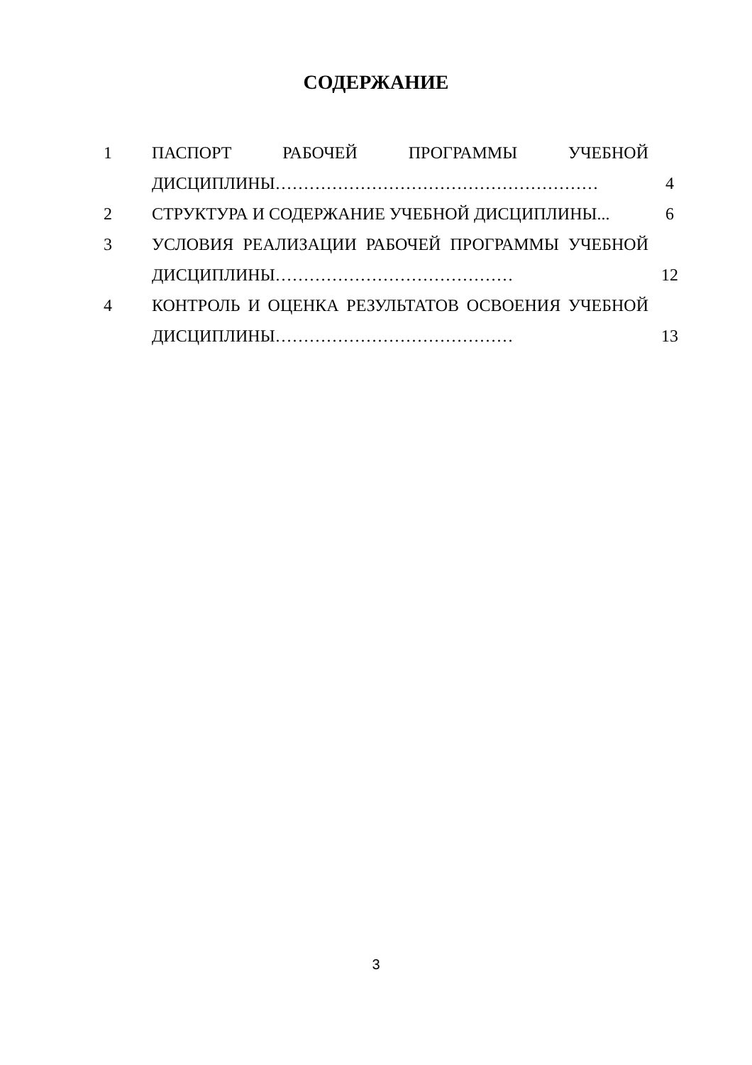СОДЕРЖАНИЕ
| 1 | ПАСПОРТ РАБОЧЕЙ ПРОГРАММЫ УЧЕБНОЙ ДИСЦИПЛИНЫ………………………………………………… | 4 |
| 2 | СТРУКТУРА И СОДЕРЖАНИЕ УЧЕБНОЙ ДИСЦИПЛИНЫ... | 6 |
| 3 | УСЛОВИЯ РЕАЛИЗАЦИИ РАБОЧЕЙ ПРОГРАММЫ УЧЕБНОЙ ДИСЦИПЛИНЫ…………………………………… | 12 |
| 4 | КОНТРОЛЬ И ОЦЕНКА РЕЗУЛЬТАТОВ ОСВОЕНИЯ УЧЕБНОЙ ДИСЦИПЛИНЫ…………………………………… | 13 |
3